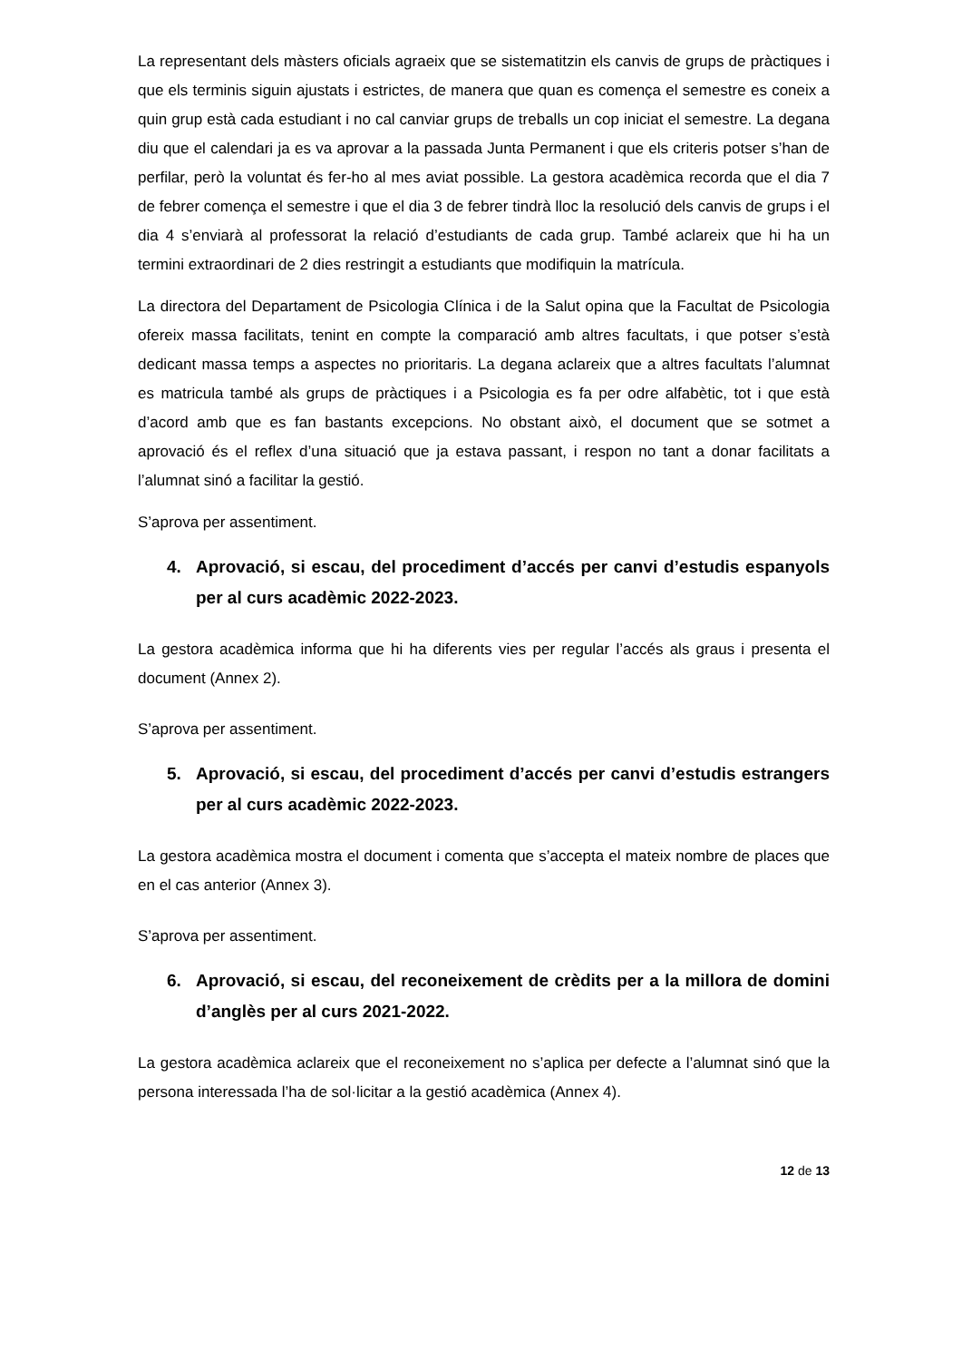La representant dels màsters oficials agraeix que se sistematitzin els canvis de grups de pràctiques i que els terminis siguin ajustats i estrictes, de manera que quan es comença el semestre es coneix a quin grup està cada estudiant i no cal canviar grups de treballs un cop iniciat el semestre. La degana diu que el calendari ja es va aprovar a la passada Junta Permanent i que els criteris potser s’han de perfilar, però la voluntat és fer-ho al mes aviat possible. La gestora acadèmica recorda que el dia 7 de febrer comença el semestre i que el dia 3 de febrer tindrà lloc la resolució dels canvis de grups i el dia 4 s’enviarà al professorat la relació d’estudiants de cada grup. També aclareix que hi ha un termini extraordinari de 2 dies restringit a estudiants que modifiquin la matrícula.
La directora del Departament de Psicologia Clínica i de la Salut opina que la Facultat de Psicologia ofereix massa facilitats, tenint en compte la comparació amb altres facultats, i que potser s’està dedicant massa temps a aspectes no prioritaris. La degana aclareix que a altres facultats l’alumnat es matricula també als grups de pràctiques i a Psicologia es fa per odre alfabètic, tot i que està d’acord amb que es fan bastants excepcions. No obstant això, el document que se sotmet a aprovació és el reflex d’una situació que ja estava passant, i respon no tant a donar facilitats a l’alumnat sinó a facilitar la gestió.
S’aprova per assentiment.
4. Aprovació, si escau, del procediment d’accés per canvi d’estudis espanyols per al curs acadèmic 2022-2023.
La gestora acadèmica informa que hi ha diferents vies per regular l’accés als graus i presenta el document (Annex 2).
S’aprova per assentiment.
5. Aprovació, si escau, del procediment d’accés per canvi d’estudis estrangers per al curs acadèmic 2022-2023.
La gestora acadèmica mostra el document i comenta que s’accepta el mateix nombre de places que en el cas anterior (Annex 3).
S’aprova per assentiment.
6. Aprovació, si escau, del reconeixement de crèdits per a la millora de domini d’anglès per al curs 2021-2022.
La gestora acadèmica aclareix que el reconeixement no s’aplica per defecte a l’alumnat sinó que la persona interessada l’ha de sol·licitar a la gestió acadèmica (Annex 4).
12 de 13